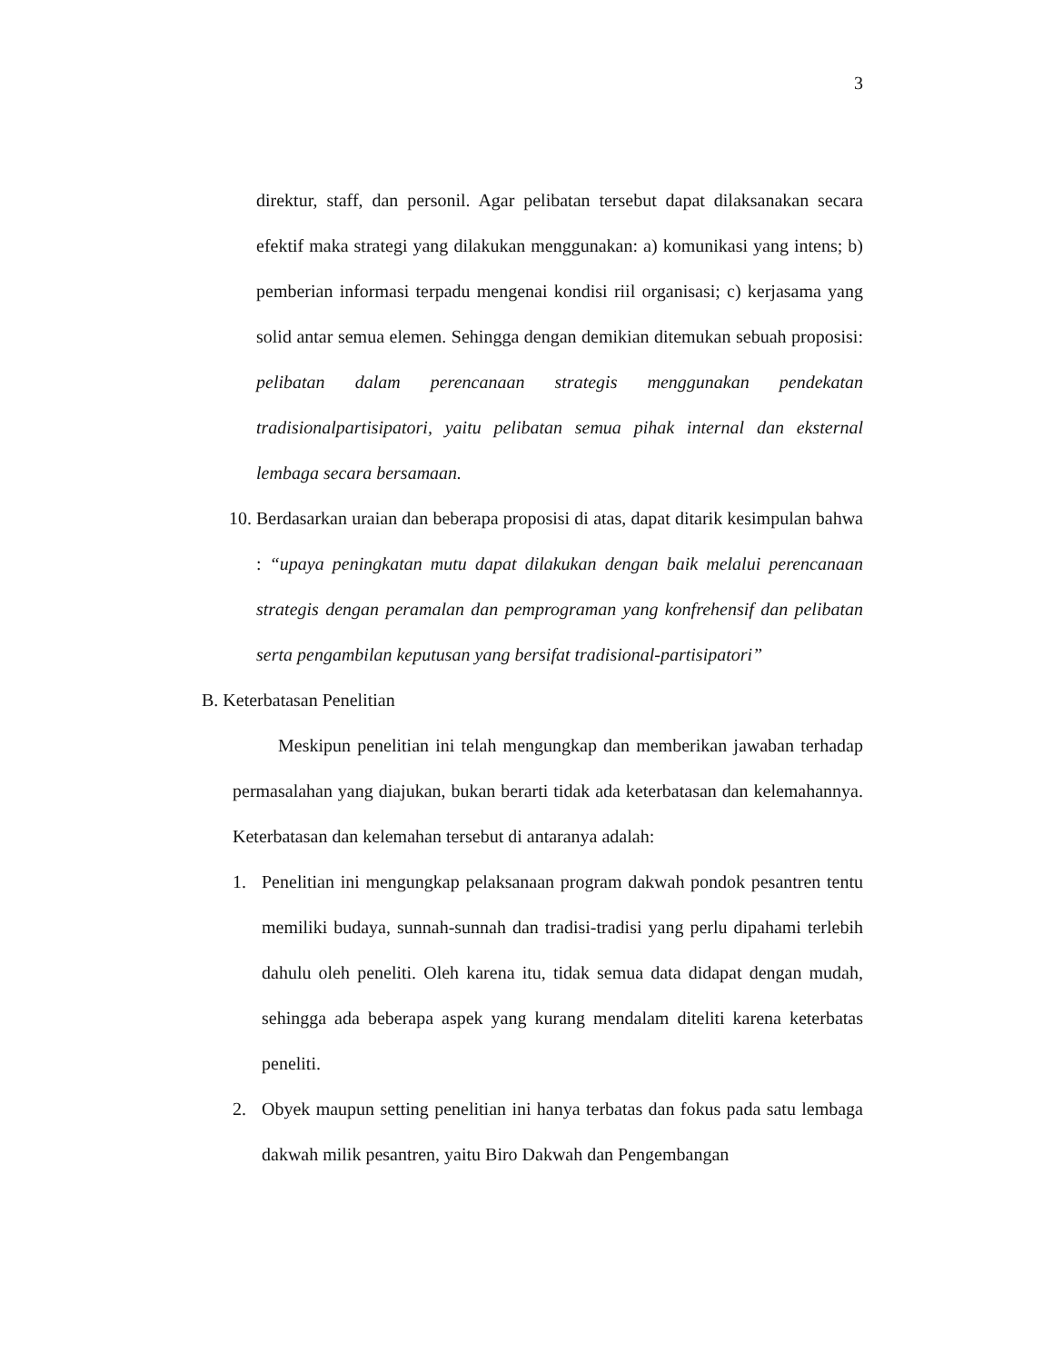3
direktur, staff, dan personil. Agar pelibatan tersebut dapat dilaksanakan secara efektif maka strategi yang dilakukan menggunakan: a) komunikasi yang intens; b) pemberian informasi terpadu mengenai kondisi riil organisasi; c) kerjasama yang solid antar semua elemen. Sehingga dengan demikian ditemukan sebuah proposisi: pelibatan dalam perencanaan strategis menggunakan pendekatan tradisionalpartisipatori, yaitu pelibatan semua pihak internal dan eksternal lembaga secara bersamaan.
10. Berdasarkan uraian dan beberapa proposisi di atas, dapat ditarik kesimpulan bahwa : “upaya peningkatan mutu dapat dilakukan dengan baik melalui perencanaan strategis dengan peramalan dan pemprograman yang konfrehensif dan pelibatan serta pengambilan keputusan yang bersifat tradisional-partisipatori”
B. Keterbatasan Penelitian
Meskipun penelitian ini telah mengungkap dan memberikan jawaban terhadap permasalahan yang diajukan, bukan berarti tidak ada keterbatasan dan kelemahannya. Keterbatasan dan kelemahan tersebut di antaranya adalah:
1. Penelitian ini mengungkap pelaksanaan program dakwah pondok pesantren tentu memiliki budaya, sunnah-sunnah dan tradisi-tradisi yang perlu dipahami terlebih dahulu oleh peneliti. Oleh karena itu, tidak semua data didapat dengan mudah, sehingga ada beberapa aspek yang kurang mendalam diteliti karena keterbatas peneliti.
2. Obyek maupun setting penelitian ini hanya terbatas dan fokus pada satu lembaga dakwah milik pesantren, yaitu Biro Dakwah dan Pengembangan